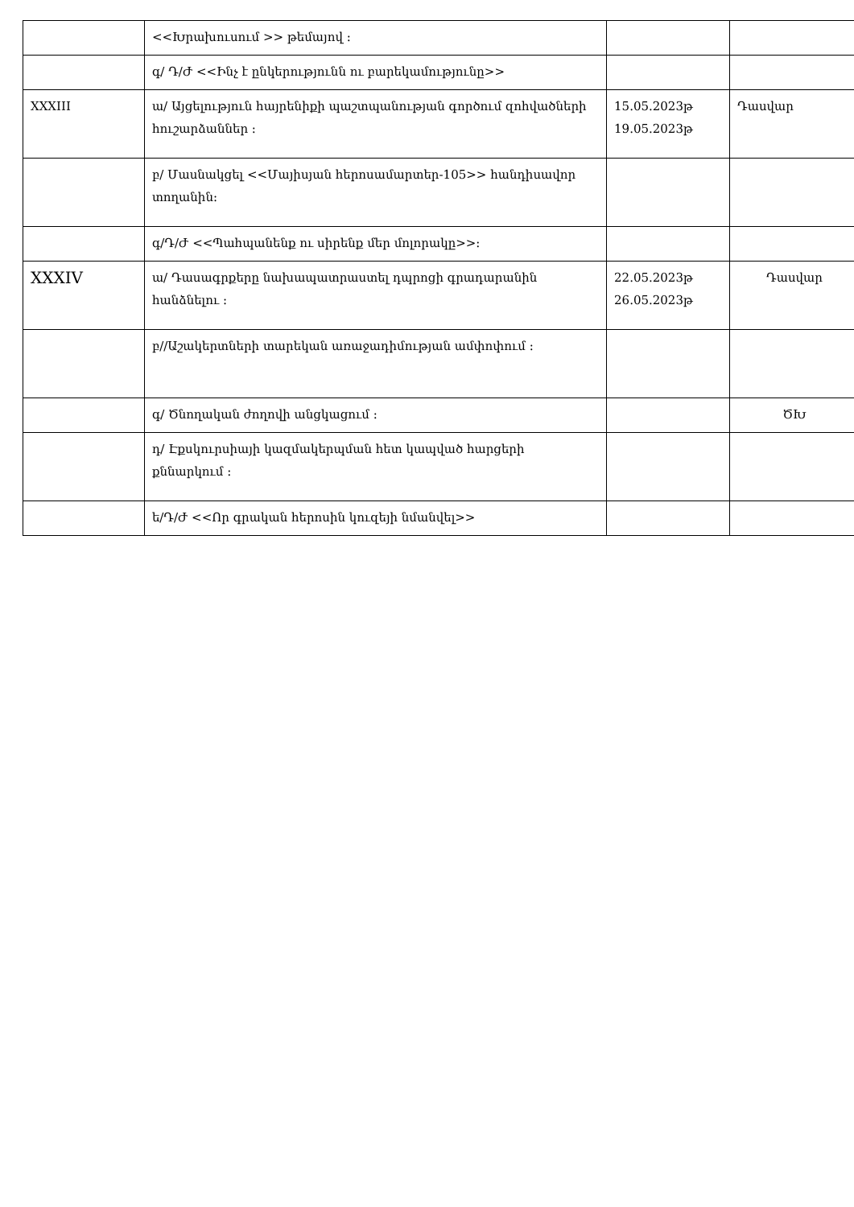| | <<Խրախուսում >> թեմայով ։ | | |
| | գ/ Դ/Ժ <<Ինչ է ընկերությունն ու բարեկամությունը>> | | |
| XXXIII | ա/ Այցելություն հայրենիքի պաշտպանության գործում զոհվածների հուշարձաններ ։ | 15.05.2023թ 19.05.2023թ | Դասվար |
| | բ/ Մասնակցել <<Մայիսյան հերոսամարտեր-105>> հանդիսավոր տողանին։ | | |
| | գ/Դ/Ժ <<Պահպանենք ու սիրենք մեր մոլորակը>>։ | | |
| XXXIV | ա/ Դասագրքերը նախապատրաստել դպրոցի գրադարանին հանձնելու ։ | 22.05.2023թ 26.05.2023թ | Դասվար |
| | բ//Աշակերտների տարեկան առաջադիմության ամփոփում ։ | | |
| | գ/ Ծնողական ժողովի անցկացում ։ | | ԾԽ |
| | դ/ Էքսկուրսիայի կազմակերպման հետ կապված հարցերի քննարկում ։ | | |
| | ե/Դ/Ժ <<Որ գրական հերոսին կուզեյի նմանվել>> | | |